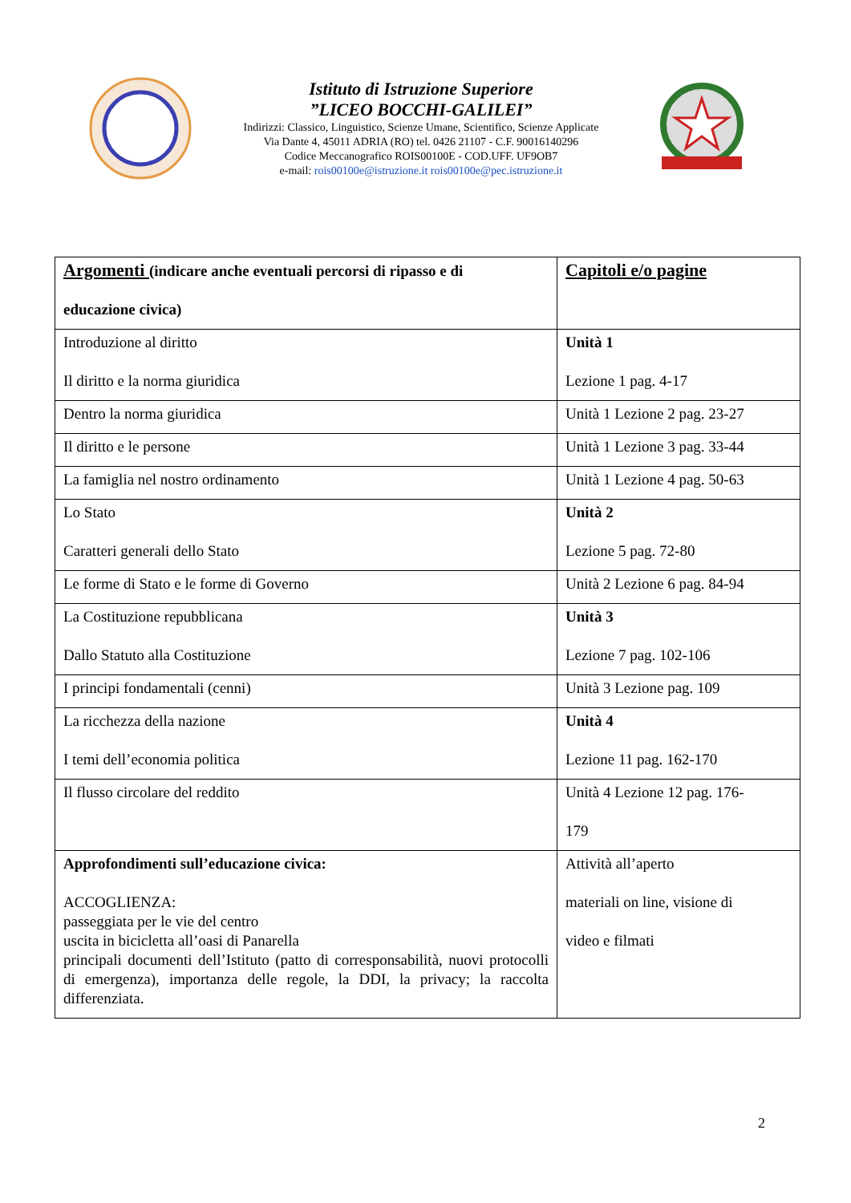Istituto di Istruzione Superiore
”LICEO BOCCHI-GALILEI”
Indirizzi: Classico, Linguistico, Scienze Umane, Scientifico, Scienze Applicate
Via Dante 4, 45011 ADRIA (RO) tel. 0426 21107 - C.F. 90016140296
Codice Meccanografico ROIS00100E - COD.UFF. UF9OB7
e-mail: rois00100e@istruzione.it rois00100e@pec.istruzione.it
| Argomenti (indicare anche eventuali percorsi di ripasso e di educazione civica) | Capitoli e/o pagine |
| Introduzione al diritto Il diritto e la norma giuridica | Unità 1 Lezione 1 pag. 4-17 |
| Dentro la norma giuridica | Unità 1 Lezione 2 pag. 23-27 |
| Il diritto e le persone | Unità 1 Lezione 3 pag. 33-44 |
| La famiglia nel nostro ordinamento | Unità 1 Lezione 4 pag. 50-63 |
| Lo Stato Caratteri generali dello Stato | Unità 2 Lezione 5 pag. 72-80 |
| Le forme di Stato e le forme di Governo | Unità 2 Lezione 6 pag. 84-94 |
| La Costituzione repubblicana Dallo Statuto alla Costituzione | Unità 3 Lezione 7 pag. 102-106 |
| I principi fondamentali (cenni) | Unità 3 Lezione pag. 109 |
| La ricchezza della nazione I temi dell’economia politica | Unità 4 Lezione 11 pag. 162-170 |
| Il flusso circolare del reddito | Unità 4 Lezione 12 pag. 176- 179 |
| Approfondimenti sull’educazione civica: ACCOGLIENZA: passeggiata per le vie del centro uscita in bicicletta all’oasi di Panarella principali documenti dell’Istituto (patto di corresponsabilità, nuovi protocolli di emergenza), importanza delle regole, la DDI, la privacy; la raccolta differenziata. | Attività all’aperto materiali on line, visione di video e filmati |
2